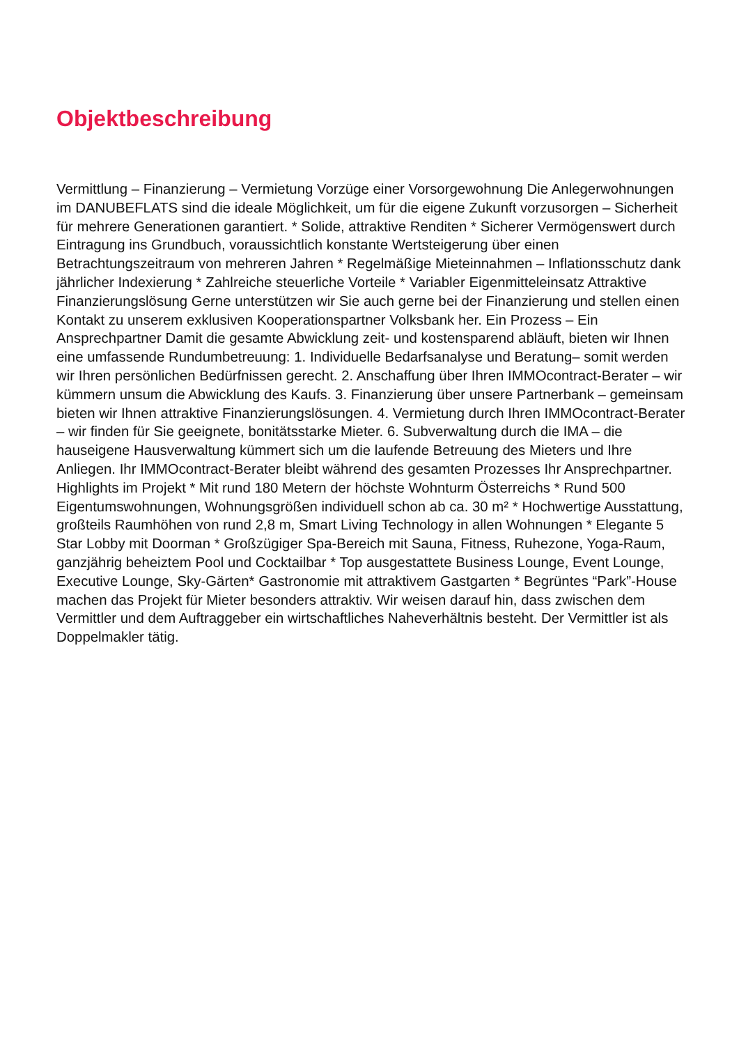Objektbeschreibung
Vermittlung – Finanzierung – Vermietung Vorzüge einer Vorsorgewohnung Die Anlegerwohnungen im DANUBEFLATS sind die ideale Möglichkeit, um für die eigene Zukunft vorzusorgen – Sicherheit für mehrere Generationen garantiert. * Solide, attraktive Renditen * Sicherer Vermögenswert durch Eintragung ins Grundbuch, voraussichtlich konstante Wertsteigerung über einen Betrachtungszeitraum von mehreren Jahren * Regelmäßige Mieteinnahmen – Inflationsschutz dank jährlicher Indexierung * Zahlreiche steuerliche Vorteile * Variabler Eigenmitteleinsatz Attraktive Finanzierungslösung Gerne unterstützen wir Sie auch gerne bei der Finanzierung und stellen einen Kontakt zu unserem exklusiven Kooperationspartner Volksbank her. Ein Prozess – Ein Ansprechpartner Damit die gesamte Abwicklung zeit- und kostensparend abläuft, bieten wir Ihnen eine umfassende Rundumbetreuung: 1. Individuelle Bedarfsanalyse und Beratung– somit werden wir Ihren persönlichen Bedürfnissen gerecht. 2. Anschaffung über Ihren IMMOcontract-Berater – wir kümmern unsum die Abwicklung des Kaufs. 3. Finanzierung über unsere Partnerbank – gemeinsam bieten wir Ihnen attraktive Finanzierungslösungen. 4. Vermietung durch Ihren IMMOcontract-Berater – wir finden für Sie geeignete, bonitätsstarke Mieter. 6. Subverwaltung durch die IMA – die hauseigene Hausverwaltung kümmert sich um die laufende Betreuung des Mieters und Ihre Anliegen. Ihr IMMOcontract-Berater bleibt während des gesamten Prozesses Ihr Ansprechpartner. Highlights im Projekt * Mit rund 180 Metern der höchste Wohnturm Österreichs * Rund 500 Eigentumswohnungen, Wohnungsgrößen individuell schon ab ca. 30 m² * Hochwertige Ausstattung, großteils Raumhöhen von rund 2,8 m, Smart Living Technology in allen Wohnungen * Elegante 5 Star Lobby mit Doorman * Großzügiger Spa-Bereich mit Sauna, Fitness, Ruhezone, Yoga-Raum, ganzjährig beheiztem Pool und Cocktailbar * Top ausgestattete Business Lounge, Event Lounge, Executive Lounge, Sky-Gärten* Gastronomie mit attraktivem Gastgarten * Begrüntes “Park”-House machen das Projekt für Mieter besonders attraktiv. Wir weisen darauf hin, dass zwischen dem Vermittler und dem Auftraggeber ein wirtschaftliches Naheverhältnis besteht. Der Vermittler ist als Doppelmakler tätig.